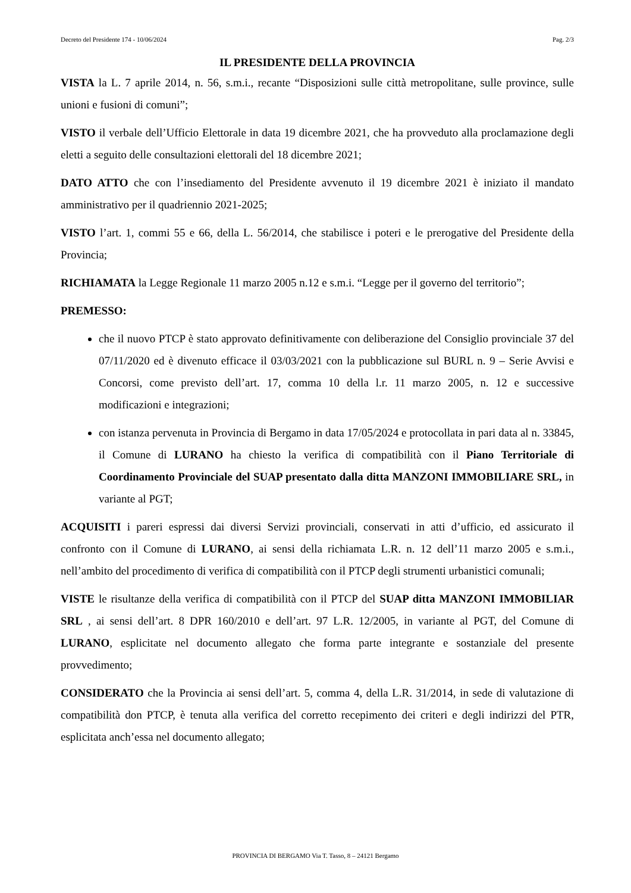Decreto del Presidente 174 - 10/06/2024 Pag. 2/3
IL PRESIDENTE DELLA PROVINCIA
VISTA la L. 7 aprile 2014, n. 56, s.m.i., recante “Disposizioni sulle città metropolitane, sulle province, sulle unioni e fusioni di comuni”;
VISTO il verbale dell’Ufficio Elettorale in data 19 dicembre 2021, che ha provveduto alla proclamazione degli eletti a seguito delle consultazioni elettorali del 18 dicembre 2021;
DATO ATTO che con l’insediamento del Presidente avvenuto il 19 dicembre 2021 è iniziato il mandato amministrativo per il quadriennio 2021-2025;
VISTO l’art. 1, commi 55 e 66, della L. 56/2014, che stabilisce i poteri e le prerogative del Presidente della Provincia;
RICHIAMATA la Legge Regionale 11 marzo 2005 n.12 e s.m.i. “Legge per il governo del territorio”;
PREMESSO:
che il nuovo PTCP è stato approvato definitivamente con deliberazione del Consiglio provinciale 37 del 07/11/2020 ed è divenuto efficace il 03/03/2021 con la pubblicazione sul BURL n. 9 – Serie Avvisi e Concorsi, come previsto dell’art. 17, comma 10 della l.r. 11 marzo 2005, n. 12 e successive modificazioni e integrazioni;
con istanza pervenuta in Provincia di Bergamo in data 17/05/2024 e protocollata in pari data al n. 33845, il Comune di LURANO ha chiesto la verifica di compatibilità con il Piano Territoriale di Coordinamento Provinciale del SUAP presentato dalla ditta MANZONI IMMOBILIARE SRL, in variante al PGT;
ACQUISITI i pareri espressi dai diversi Servizi provinciali, conservati in atti d’ufficio, ed assicurato il confronto con il Comune di LURANO, ai sensi della richiamata L.R. n. 12 dell’11 marzo 2005 e s.m.i., nell’ambito del procedimento di verifica di compatibilità con il PTCP degli strumenti urbanistici comunali;
VISTE le risultanze della verifica di compatibilità con il PTCP del SUAP ditta MANZONI IMMOBILIAR SRL , ai sensi dell’art. 8 DPR 160/2010 e dell’art. 97 L.R. 12/2005, in variante al PGT, del Comune di LURANO, esplicitate nel documento allegato che forma parte integrante e sostanziale del presente provvedimento;
CONSIDERATO che la Provincia ai sensi dell’art. 5, comma 4, della L.R. 31/2014, in sede di valutazione di compatibilità don PTCP, è tenuta alla verifica del corretto recepimento dei criteri e degli indirizzi del PTR, esplicitata anch’essa nel documento allegato;
PROVINCIA DI BERGAMO Via T. Tasso, 8 – 24121 Bergamo